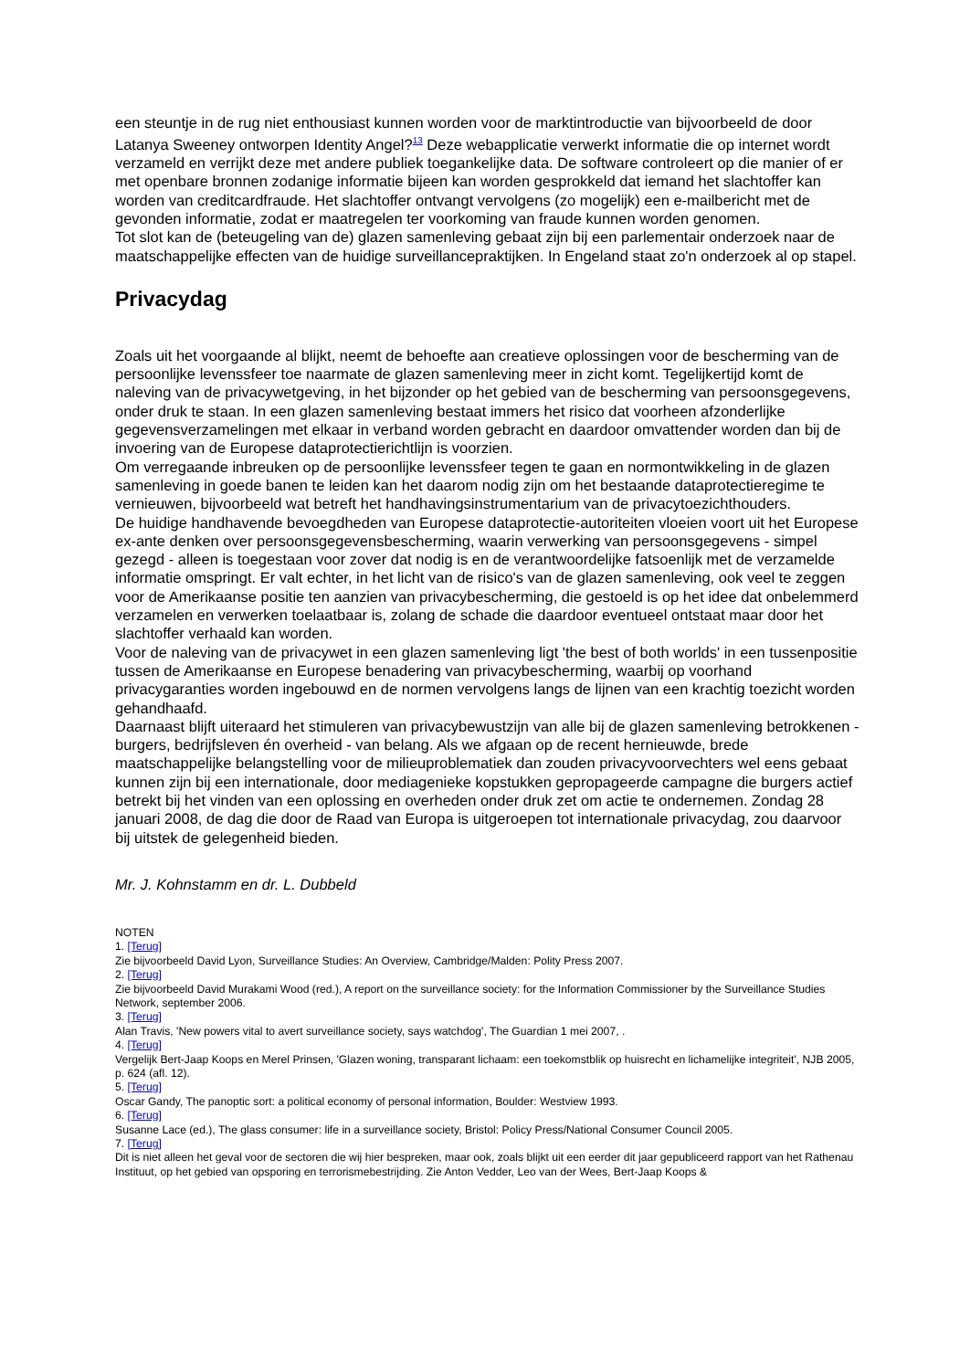een steuntje in de rug niet enthousiast kunnen worden voor de marktintroductie van bijvoorbeeld de door Latanya Sweeney ontworpen Identity Angel?<sup>13</sup> Deze webapplicatie verwerkt informatie die op internet wordt verzameld en verrijkt deze met andere publiek toegankelijke data. De software controleert op die manier of er met openbare bronnen zodanige informatie bijeen kan worden gesprokkeld dat iemand het slachtoffer kan worden van creditcardfraude. Het slachtoffer ontvangt vervolgens (zo mogelijk) een e-mailbericht met de gevonden informatie, zodat er maatregelen ter voorkoming van fraude kunnen worden genomen.
Tot slot kan de (beteugeling van de) glazen samenleving gebaat zijn bij een parlementair onderzoek naar de maatschappelijke effecten van de huidige surveillancepraktijken. In Engeland staat zo'n onderzoek al op stapel.
Privacydag
Zoals uit het voorgaande al blijkt, neemt de behoefte aan creatieve oplossingen voor de bescherming van de persoonlijke levenssfeer toe naarmate de glazen samenleving meer in zicht komt. Tegelijkertijd komt de naleving van de privacywetgeving, in het bijzonder op het gebied van de bescherming van persoonsgegevens, onder druk te staan. In een glazen samenleving bestaat immers het risico dat voorheen afzonderlijke gegevensverzamelingen met elkaar in verband worden gebracht en daardoor omvattender worden dan bij de invoering van de Europese dataprotectierichtlijn is voorzien.
Om verregaande inbreuken op de persoonlijke levenssfeer tegen te gaan en normontwikkeling in de glazen samenleving in goede banen te leiden kan het daarom nodig zijn om het bestaande dataprotectieregime te vernieuwen, bijvoorbeeld wat betreft het handhavingsinstrumentarium van de privacytoezichthouders.
De huidige handhavende bevoegdheden van Europese dataprotectie-autoriteiten vloeien voort uit het Europese ex-ante denken over persoonsgegevensbescherming, waarin verwerking van persoonsgegevens - simpel gezegd - alleen is toegestaan voor zover dat nodig is en de verantwoordelijke fatsoenlijk met de verzamelde informatie omspringt. Er valt echter, in het licht van de risico's van de glazen samenleving, ook veel te zeggen voor de Amerikaanse positie ten aanzien van privacybescherming, die gestoeld is op het idee dat onbelemmerd verzamelen en verwerken toelaatbaar is, zolang de schade die daardoor eventueel ontstaat maar door het slachtoffer verhaald kan worden.
Voor de naleving van de privacywet in een glazen samenleving ligt 'the best of both worlds' in een tussenpositie tussen de Amerikaanse en Europese benadering van privacybescherming, waarbij op voorhand privacygaranties worden ingebouwd en de normen vervolgens langs de lijnen van een krachtig toezicht worden gehandhaafd.
Daarnaast blijft uiteraard het stimuleren van privacybewustzijn van alle bij de glazen samenleving betrokkenen - burgers, bedrijfsleven én overheid - van belang. Als we afgaan op de recent hernieuwde, brede maatschappelijke belangstelling voor de milieuproblematiek dan zouden privacyvoorvechters wel eens gebaat kunnen zijn bij een internationale, door mediagenieke kopstukken gepropageerde campagne die burgers actief betrekt bij het vinden van een oplossing en overheden onder druk zet om actie te ondernemen. Zondag 28 januari 2008, de dag die door de Raad van Europa is uitgeroepen tot internationale privacydag, zou daarvoor bij uitstek de gelegenheid bieden.
Mr. J. Kohnstamm en dr. L. Dubbeld
NOTEN
1. [Terug]
Zie bijvoorbeeld David Lyon, Surveillance Studies: An Overview, Cambridge/Malden: Polity Press 2007.
2. [Terug]
Zie bijvoorbeeld David Murakami Wood (red.), A report on the surveillance society: for the Information Commissioner by the Surveillance Studies Network, september 2006.
3. [Terug]
Alan Travis, 'New powers vital to avert surveillance society, says watchdog', The Guardian 1 mei 2007, .
4. [Terug]
Vergelijk Bert-Jaap Koops en Merel Prinsen, 'Glazen woning, transparant lichaam: een toekomstblik op huisrecht en lichamelijke integriteit', NJB 2005, p. 624 (afl. 12).
5. [Terug]
Oscar Gandy, The panoptic sort: a political economy of personal information, Boulder: Westview 1993.
6. [Terug]
Susanne Lace (ed.), The glass consumer: life in a surveillance society, Bristol: Policy Press/National Consumer Council 2005.
7. [Terug]
Dit is niet alleen het geval voor de sectoren die wij hier bespreken, maar ook, zoals blijkt uit een eerder dit jaar gepubliceerd rapport van het Rathenau Instituut, op het gebied van opsporing en terrorismebestrijding. Zie Anton Vedder, Leo van der Wees, Bert-Jaap Koops &